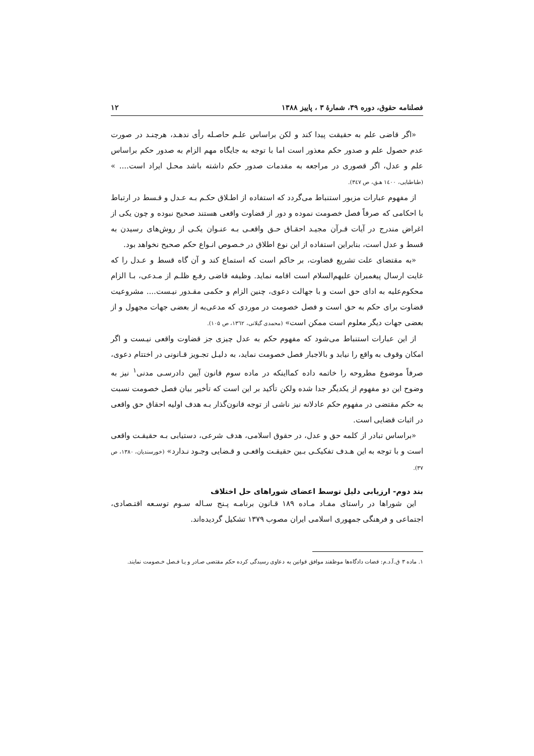فصلنامه حقوق، دوره ۳۹، شمارهٔ ۳ ، پاییز ۱۳۸۸ ۱۲
«اگر قاضی علم به حقیقت پیدا کند و لکن براساس علـم حاصـله رأی ندهـد، هرچنـد در صورت عدم حصول علم و صدور حکم معذور است اما با توجه به جایگاه مهم الزام به صدور حکم براساس علم و عدل، اگر قصوری در مراجعه به مقدمات صدور حکم داشته باشد محـل ایراد است.... » (طباطبایی، ۱٤۰۰ هـق، ص ۳٤۷).
از مفهوم عبارات مزبور استنباط می‌گردد که استفاده از اطـلاق حکـم بـه عـدل و قـسط در ارتباط با احکامی که صرفاً فصل خصومت نموده و دور از قضاوت واقعی هستند صحیح نبوده و چون یکی از اغراض مندرج در آیات قـرآن مجیـد احقـاق حـق واقعـی بـه عنـوان یکـی از روش‌های رسیدن به قسط و عدل است، بنابراین استفاده از این نوع اطلاق در خـصوص انـواع حکم صحیح نخواهد بود.
«به مقتضای علت تشریع قضاوت، بر حاکم است که استماع کند و آن گاه قسط و عـدل را که غایت ارسال پیغمبران علیهم‌السلام است اقامه نماید. وظیفه قاضی رفـع ظلـم از مـدعی، بـا الزام محکوم‌علیه به ادای حق است و با جهالت دعوی، چنین الزام و حکمی مقـدور نیـست.... مشروعیت قضاوت برای حکم به حق است و فصل خصومت در موردی که مدعی‌به از بعضی جهات مجهول و از بعضی جهات دیگر معلوم است ممکن است» (محمدی گیلانی، ۱۳٦۲، ص ۱۰۵).
از این عبارات استنباط می‌شود که مفهوم حکم به عدل چیزی جز قضاوت واقعی نیـست و اگر امکان وقوف به واقع را نیابد و بالاجبار فصل خصومت نماید، به دلیـل تجـویز قـانونی در اختتام دعوی، صرفاً موضوع مطروحه را خاتمه داده کمااینکه در ماده سوم قانون آیین دادرسـی مدنی<sup>۱</sup> نیز به وضوح این دو مفهوم از یکدیگر جدا شده ولکن تأکید بر این است که تأخیر بیان فصل خصومت نسبت به حکم مقتضی در مفهوم حکم عادلانه نیز ناشی از توجه قانون‌گذار بـه هدف اولیه احقاق حق واقعی در اثبات قضایی است.
«براساس تبادر از کلمه حق و عدل، در حقوق اسلامی، هدف شرعی، دستیابی بـه حقیقـت واقعی است و با توجه به این هـدف تفکیکـی بـین حقیقـت واقعـی و قـضایی وجـود نـدارد» (خورسندیان، ۱۳۸۰، ص ۳۷).
بند دوم- ارزیابی دلیل توسط اعضای شوراهای حل اختلاف
این شوراها در راستای مفـاد مـاده ۱۸۹ قـانون برنامـه پـنج سـاله سـوم توسـعه اقتـصادی، اجتماعی و فرهنگی جمهوری اسلامی ایران مصوب ۱۳۷۹ تشکیل گردیده‌اند.
۱. ماده ۳ ق.آ.د.م: قضات دادگاه‌ها موظفند موافق قوانین به دعاوی رسیدگی کرده حکم مقتضی صـادر و یـا فـصل خـصومت نمایند.